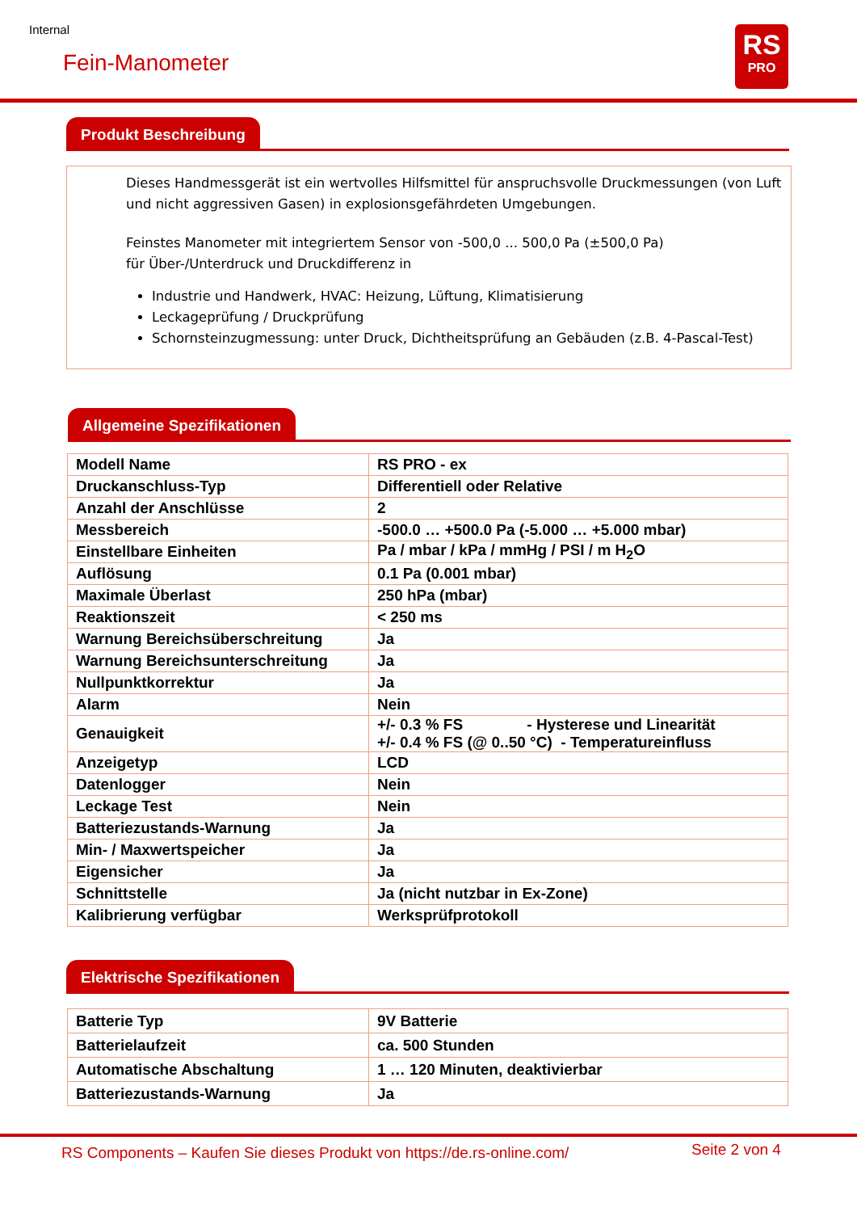Internal
Fein-Manometer
RS
PRO
Produkt Beschreibung
Dieses Handmessgerät ist ein wertvolles Hilfsmittel für anspruchsvolle Druckmessungen (von Luft und nicht aggressiven Gasen) in explosionsgefährdeten Umgebungen.
Feinstes Manometer mit integriertem Sensor von -500,0 ... 500,0 Pa (±500,0 Pa)
für Über-/Unterdruck und Druckdifferenz in
Industrie und Handwerk, HVAC: Heizung, Lüftung, Klimatisierung
Leckageprüfung / Druckprüfung
Schornsteinzugmessung: unter Druck, Dichtheitsprüfung an Gebäuden (z.B. 4-Pascal-Test)
Allgemeine Spezifikationen
| Modell Name | RS PRO - ex |
| Druckanschluss-Typ | Differentiell oder Relative |
| Anzahl der Anschlüsse | 2 |
| Messbereich | -500.0 … +500.0 Pa (-5.000 … +5.000 mbar) |
| Einstellbare Einheiten | Pa / mbar / kPa / mmHg / PSI / m H<sub>2</sub>O |
| Auflösung | 0.1 Pa (0.001 mbar) |
| Maximale Überlast | 250 hPa (mbar) |
| Reaktionszeit | < 250 ms |
| Warnung Bereichsüberschreitung | Ja |
| Warnung Bereichsunterschreitung | Ja |
| Nullpunktkorrektur | Ja |
| Alarm | Nein |
| Genauigkeit | +/- 0.3 % FS - Hysterese und Linearität +/- 0.4 % FS (@ 0..50 °C) - Temperatureinfluss |
| Anzeigetyp | LCD |
| Datenlogger | Nein |
| Leckage Test | Nein |
| Batteriezustands-Warnung | Ja |
| Min- / Maxwertspeicher | Ja |
| Eigensicher | Ja |
| Schnittstelle | Ja (nicht nutzbar in Ex-Zone) |
| Kalibrierung verfügbar | Werksprüfprotokoll |
Elektrische Spezifikationen
| Batterie Typ | 9V Batterie |
| Batterielaufzeit | ca. 500 Stunden |
| Automatische Abschaltung | 1 … 120 Minuten, deaktivierbar |
| Batteriezustands-Warnung | Ja |
RS Components – Kaufen Sie dieses Produkt von https://de.rs-online.com/
Seite 2 von 4